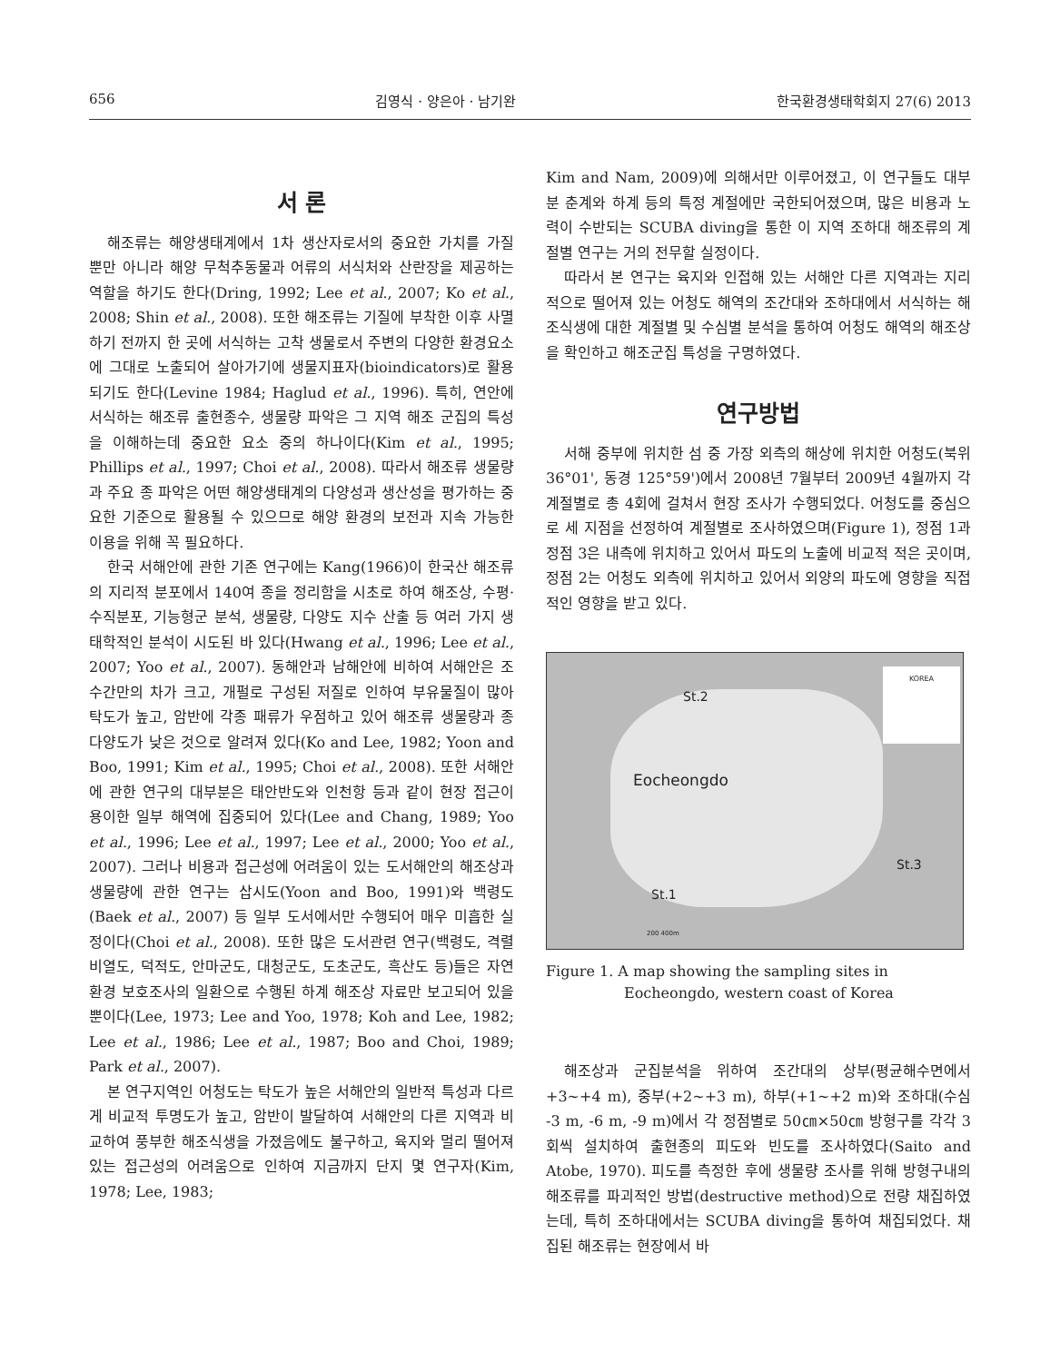656 김영식 · 양은아 · 남기완 한국환경생태학회지 27(6) 2013
서 론
해조류는 해양생태계에서 1차 생산자로서의 중요한 가치를 가질 뿐만 아니라 해양 무척추동물과 어류의 서식처와 산란장을 제공하는 역할을 하기도 한다(Dring, 1992; Lee et al., 2007; Ko et al., 2008; Shin et al., 2008). 또한 해조류는 기질에 부착한 이후 사멸하기 전까지 한 곳에 서식하는 고착 생물로서 주변의 다양한 환경요소에 그대로 노출되어 살아가기에 생물지표자(bioindicators)로 활용되기도 한다(Levine 1984; Haglud et al., 1996). 특히, 연안에 서식하는 해조류 출현종수, 생물량 파악은 그 지역 해조 군집의 특성을 이해하는데 중요한 요소 중의 하나이다(Kim et al., 1995; Phillips et al., 1997; Choi et al., 2008). 따라서 해조류 생물량과 주요 종 파악은 어떤 해양생태계의 다양성과 생산성을 평가하는 중요한 기준으로 활용될 수 있으므로 해양 환경의 보전과 지속 가능한 이용을 위해 꼭 필요하다.
한국 서해안에 관한 기존 연구에는 Kang(1966)이 한국산 해조류의 지리적 분포에서 140여 종을 정리함을 시초로 하여 해조상, 수평·수직분포, 기능형군 분석, 생물량, 다양도 지수 산출 등 여러 가지 생태학적인 분석이 시도된 바 있다(Hwang et al., 1996; Lee et al., 2007; Yoo et al., 2007). 동해안과 남해안에 비하여 서해안은 조수간만의 차가 크고, 개펄로 구성된 저질로 인하여 부유물질이 많아 탁도가 높고, 암반에 각종 패류가 우점하고 있어 해조류 생물량과 종다양도가 낮은 것으로 알려져 있다(Ko and Lee, 1982; Yoon and Boo, 1991; Kim et al., 1995; Choi et al., 2008). 또한 서해안에 관한 연구의 대부분은 태안반도와 인천항 등과 같이 현장 접근이 용이한 일부 해역에 집중되어 있다(Lee and Chang, 1989; Yoo et al., 1996; Lee et al., 1997; Lee et al., 2000; Yoo et al., 2007). 그러나 비용과 접근성에 어려움이 있는 도서해안의 해조상과 생물량에 관한 연구는 삽시도(Yoon and Boo, 1991)와 백령도(Baek et al., 2007) 등 일부 도서에서만 수행되어 매우 미흡한 실정이다(Choi et al., 2008). 또한 많은 도서관련 연구(백령도, 격렬비열도, 덕적도, 안마군도, 대청군도, 도초군도, 흑산도 등)들은 자연환경 보호조사의 일환으로 수행된 하계 해조상 자료만 보고되어 있을 뿐이다(Lee, 1973; Lee and Yoo, 1978; Koh and Lee, 1982; Lee et al., 1986; Lee et al., 1987; Boo and Choi, 1989; Park et al., 2007).
본 연구지역인 어청도는 탁도가 높은 서해안의 일반적 특성과 다르게 비교적 투명도가 높고, 암반이 발달하여 서해안의 다른 지역과 비교하여 풍부한 해조식생을 가졌음에도 불구하고, 육지와 멀리 떨어져 있는 접근성의 어려움으로 인하여 지금까지 단지 몇 연구자(Kim, 1978; Lee, 1983;
Kim and Nam, 2009)에 의해서만 이루어졌고, 이 연구들도 대부분 춘계와 하계 등의 특정 계절에만 국한되어졌으며, 많은 비용과 노력이 수반되는 SCUBA diving을 통한 이 지역 조하대 해조류의 계절별 연구는 거의 전무할 실정이다.
따라서 본 연구는 육지와 인접해 있는 서해안 다른 지역과는 지리적으로 떨어져 있는 어청도 해역의 조간대와 조하대에서 서식하는 해조식생에 대한 계절별 및 수심별 분석을 통하여 어청도 해역의 해조상을 확인하고 해조군집 특성을 구명하였다.
연구방법
서해 중부에 위치한 섬 중 가장 외측의 해상에 위치한 어청도(북위 36°01', 동경 125°59')에서 2008년 7월부터 2009년 4월까지 각 계절별로 총 4회에 걸쳐서 현장 조사가 수행되었다. 어청도를 중심으로 세 지점을 선정하여 계절별로 조사하였으며(Figure 1), 정점 1과 정점 3은 내측에 위치하고 있어서 파도의 노출에 비교적 적은 곳이며, 정점 2는 어청도 외측에 위치하고 있어서 외양의 파도에 영향을 직접적인 영향을 받고 있다.
KOREA
St.2
Eocheongdo
St.3
St.1
200 400m
Figure 1. A map showing the sampling sites in
Eocheongdo, western coast of Korea
해조상과 군집분석을 위하여 조간대의 상부(평균해수면에서 +3∼+4 m), 중부(+2∼+3 m), 하부(+1∼+2 m)와 조하대(수심 -3 m, -6 m, -9 m)에서 각 정점별로 50㎝×50㎝ 방형구를 각각 3회씩 설치하여 출현종의 피도와 빈도를 조사하였다(Saito and Atobe, 1970). 피도를 측정한 후에 생물량 조사를 위해 방형구내의 해조류를 파괴적인 방법(destructive method)으로 전량 채집하였는데, 특히 조하대에서는 SCUBA diving을 통하여 채집되었다. 채집된 해조류는 현장에서 바